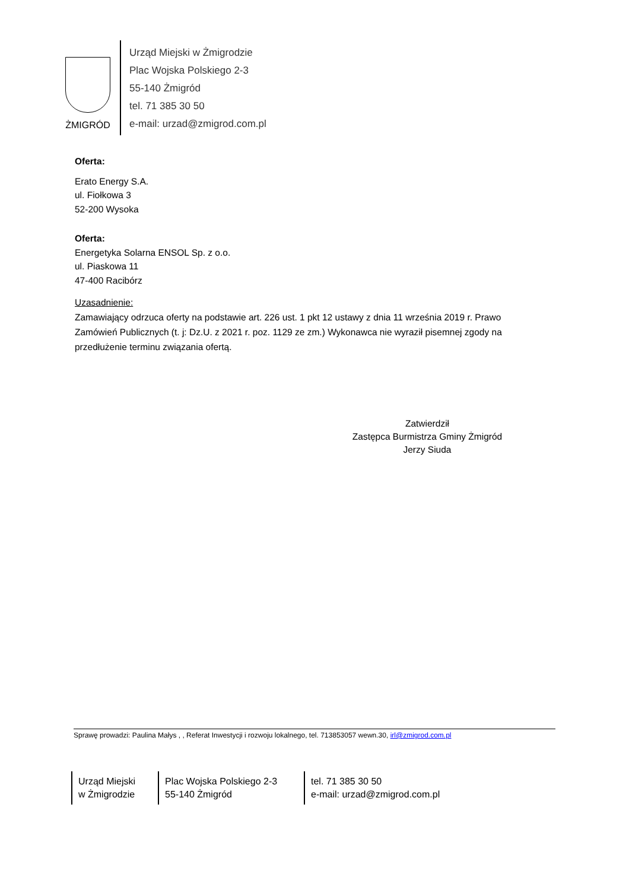ŻMIGRÓD
Urząd Miejski w Żmigrodzie
Plac Wojska Polskiego 2-3
55-140 Żmigród
tel. 71 385 30 50
e-mail: urzad@zmigrod.com.pl
Oferta:
Erato Energy S.A.
ul. Fiołkowa 3
52-200 Wysoka
Oferta:
Energetyka Solarna ENSOL Sp. z o.o.
ul. Piaskowa 11
47-400 Racibórz
Uzasadnienie:
Zamawiający odrzuca oferty na podstawie art. 226 ust. 1 pkt 12 ustawy z dnia 11 września 2019 r. Prawo Zamówień Publicznych (t. j: Dz.U. z 2021 r. poz. 1129 ze zm.) Wykonawca nie wyraził pisemnej zgody na przedłużenie terminu związania ofertą.
Zatwierdził
Zastępca Burmistrza Gminy Żmigród
Jerzy Siuda
Sprawę prowadzi: Paulina Małys , , Referat Inwestycji i rozwoju lokalnego, tel. 713853057 wewn.30, irl@zmigrod.com.pl
Urząd Miejski
w Żmigrodzie
Plac Wojska Polskiego 2-3
55-140 Żmigród
tel. 71 385 30 50
e-mail: urzad@zmigrod.com.pl